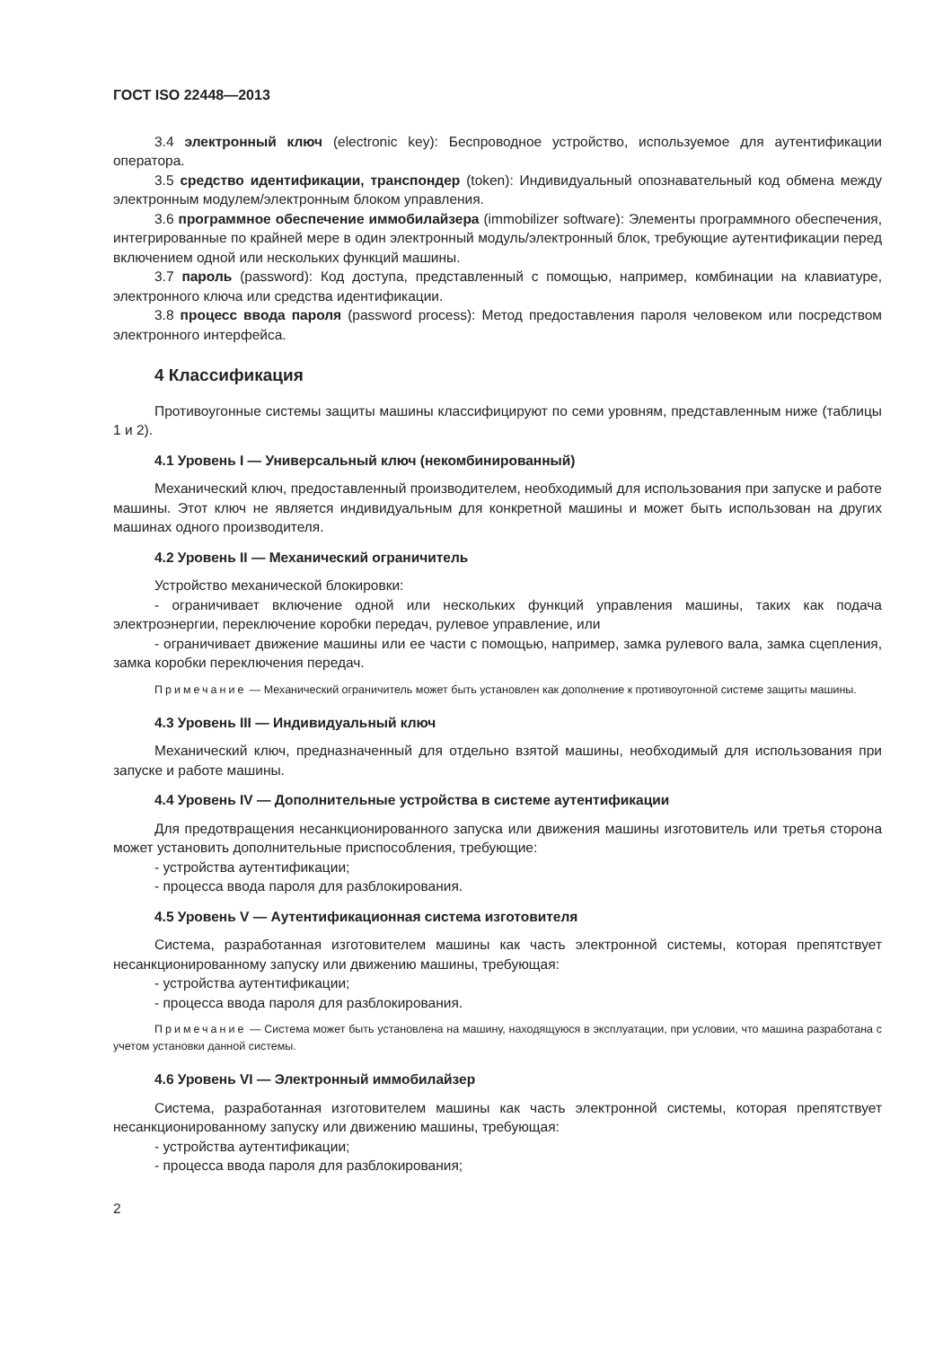ГОСТ ISO 22448—2013
3.4 электронный ключ (electronic key): Беспроводное устройство, используемое для аутентификации оператора.
3.5 средство идентификации, транспондер (token): Индивидуальный опознавательный код обмена между электронным модулем/электронным блоком управления.
3.6 программное обеспечение иммобилайзера (immobilizer software): Элементы программного обеспечения, интегрированные по крайней мере в один электронный модуль/электронный блок, требующие аутентификации перед включением одной или нескольких функций машины.
3.7 пароль (password): Код доступа, представленный с помощью, например, комбинации на клавиатуре, электронного ключа или средства идентификации.
3.8 процесс ввода пароля (password process): Метод предоставления пароля человеком или посредством электронного интерфейса.
4 Классификация
Противоугонные системы защиты машины классифицируют по семи уровням, представленным ниже (таблицы 1 и 2).
4.1 Уровень I — Универсальный ключ (некомбинированный)
Механический ключ, предоставленный производителем, необходимый для использования при запуске и работе машины. Этот ключ не является индивидуальным для конкретной машины и может быть использован на других машинах одного производителя.
4.2 Уровень II — Механический ограничитель
Устройство механической блокировки:
- ограничивает включение одной или нескольких функций управления машины, таких как подача электроэнергии, переключение коробки передач, рулевое управление, или
- ограничивает движение машины или ее части с помощью, например, замка рулевого вала, замка сцепления, замка коробки переключения передач.
Примечание — Механический ограничитель может быть установлен как дополнение к противоугонной системе защиты машины.
4.3 Уровень III — Индивидуальный ключ
Механический ключ, предназначенный для отдельно взятой машины, необходимый для использования при запуске и работе машины.
4.4 Уровень IV — Дополнительные устройства в системе аутентификации
Для предотвращения несанкционированного запуска или движения машины изготовитель или третья сторона может установить дополнительные приспособления, требующие:
- устройства аутентификации;
- процесса ввода пароля для разблокирования.
4.5 Уровень V — Аутентификационная система изготовителя
Система, разработанная изготовителем машины как часть электронной системы, которая препятствует несанкционированному запуску или движению машины, требующая:
- устройства аутентификации;
- процесса ввода пароля для разблокирования.
Примечание — Система может быть установлена на машину, находящуюся в эксплуатации, при условии, что машина разработана с учетом установки данной системы.
4.6 Уровень VI — Электронный иммобилайзер
Система, разработанная изготовителем машины как часть электронной системы, которая препятствует несанкционированному запуску или движению машины, требующая:
- устройства аутентификации;
- процесса ввода пароля для разблокирования;
2